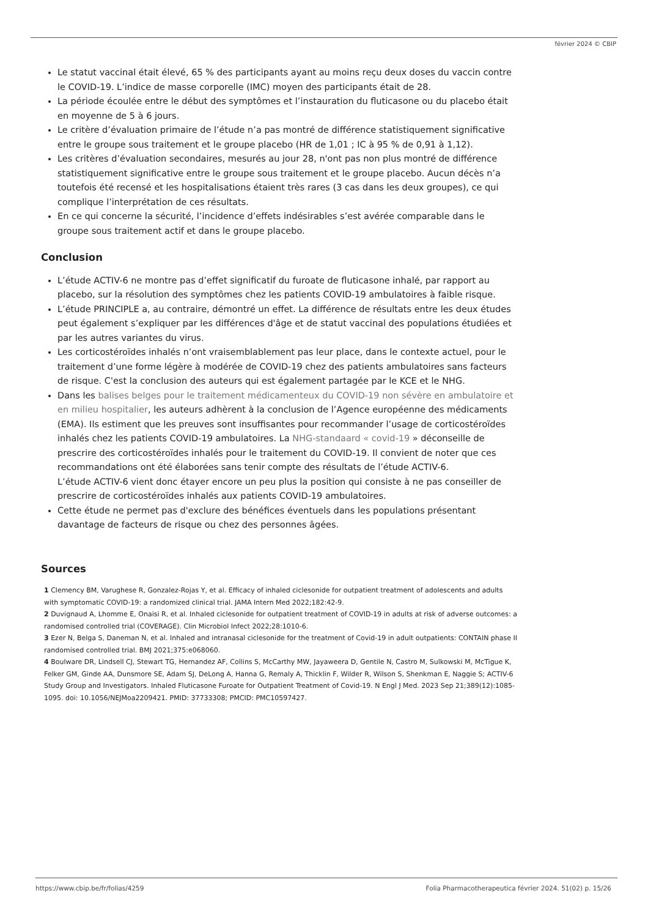février 2024 © CBIP
Le statut vaccinal était élevé, 65 % des participants ayant au moins reçu deux doses du vaccin contre le COVID-19. L’indice de masse corporelle (IMC) moyen des participants était de 28.
La période écoulée entre le début des symptômes et l’instauration du fluticasone ou du placebo était en moyenne de 5 à 6 jours.
Le critère d’évaluation primaire de l’étude n’a pas montré de différence statistiquement significative entre le groupe sous traitement et le groupe placebo (HR de 1,01 ; IC à 95 % de 0,91 à 1,12).
Les critères d’évaluation secondaires, mesurés au jour 28, n'ont pas non plus montré de différence statistiquement significative entre le groupe sous traitement et le groupe placebo. Aucun décès n’a toutefois été recensé et les hospitalisations étaient très rares (3 cas dans les deux groupes), ce qui complique l’interprétation de ces résultats.
En ce qui concerne la sécurité, l’incidence d’effets indésirables s’est avérée comparable dans le groupe sous traitement actif et dans le groupe placebo.
Conclusion
L’étude ACTIV-6 ne montre pas d’effet significatif du furoate de fluticasone inhalé, par rapport au placebo, sur la résolution des symptômes chez les patients COVID-19 ambulatoires à faible risque.
L’étude PRINCIPLE a, au contraire, démontré un effet. La différence de résultats entre les deux études peut également s’expliquer par les différences d'âge et de statut vaccinal des populations étudiées et par les autres variantes du virus.
Les corticostéroïdes inhalés n’ont vraisemblablement pas leur place, dans le contexte actuel, pour le traitement d’une forme légère à modérée de COVID-19 chez des patients ambulatoires sans facteurs de risque. C'est la conclusion des auteurs qui est également partagée par le KCE et le NHG.
Dans les balises belges pour le traitement médicamenteux du COVID-19 non sévère en ambulatoire et en milieu hospitalier, les auteurs adhèrent à la conclusion de l’Agence européenne des médicaments (EMA). Ils estiment que les preuves sont insuffisantes pour recommander l’usage de corticostéroïdes inhalés chez les patients COVID-19 ambulatoires. La NHG-standaard « covid-19 » déconseille de prescrire des corticostéroïdes inhalés pour le traitement du COVID-19. Il convient de noter que ces recommandations ont été élaborées sans tenir compte des résultats de l’étude ACTIV-6.
L’étude ACTIV-6 vient donc étayer encore un peu plus la position qui consiste à ne pas conseiller de prescrire de corticostéroïdes inhalés aux patients COVID-19 ambulatoires.
Cette étude ne permet pas d'exclure des bénéfices éventuels dans les populations présentant davantage de facteurs de risque ou chez des personnes âgées.
Sources
1 Clemency BM, Varughese R, Gonzalez-Rojas Y, et al. Efficacy of inhaled ciclesonide for outpatient treatment of adolescents and adults with symptomatic COVID-19: a randomized clinical trial. JAMA Intern Med 2022;182:42-9.
2 Duvignaud A, Lhomme E, Onaisi R, et al. Inhaled ciclesonide for outpatient treatment of COVID-19 in adults at risk of adverse outcomes: a randomised controlled trial (COVERAGE). Clin Microbiol Infect 2022;28:1010-6.
3 Ezer N, Belga S, Daneman N, et al. Inhaled and intranasal ciclesonide for the treatment of Covid-19 in adult outpatients: CONTAIN phase II randomised controlled trial. BMJ 2021;375:e068060.
4 Boulware DR, Lindsell CJ, Stewart TG, Hernandez AF, Collins S, McCarthy MW, Jayaweera D, Gentile N, Castro M, Sulkowski M, McTigue K, Felker GM, Ginde AA, Dunsmore SE, Adam SJ, DeLong A, Hanna G, Remaly A, Thicklin F, Wilder R, Wilson S, Shenkman E, Naggie S; ACTIV-6 Study Group and Investigators. Inhaled Fluticasone Furoate for Outpatient Treatment of Covid-19. N Engl J Med. 2023 Sep 21;389(12):1085-1095. doi: 10.1056/NEJMoa2209421. PMID: 37733308; PMCID: PMC10597427.
https://www.cbip.be/fr/folias/4259 Folia Pharmacotherapeutica février 2024. 51(02) p. 15/26